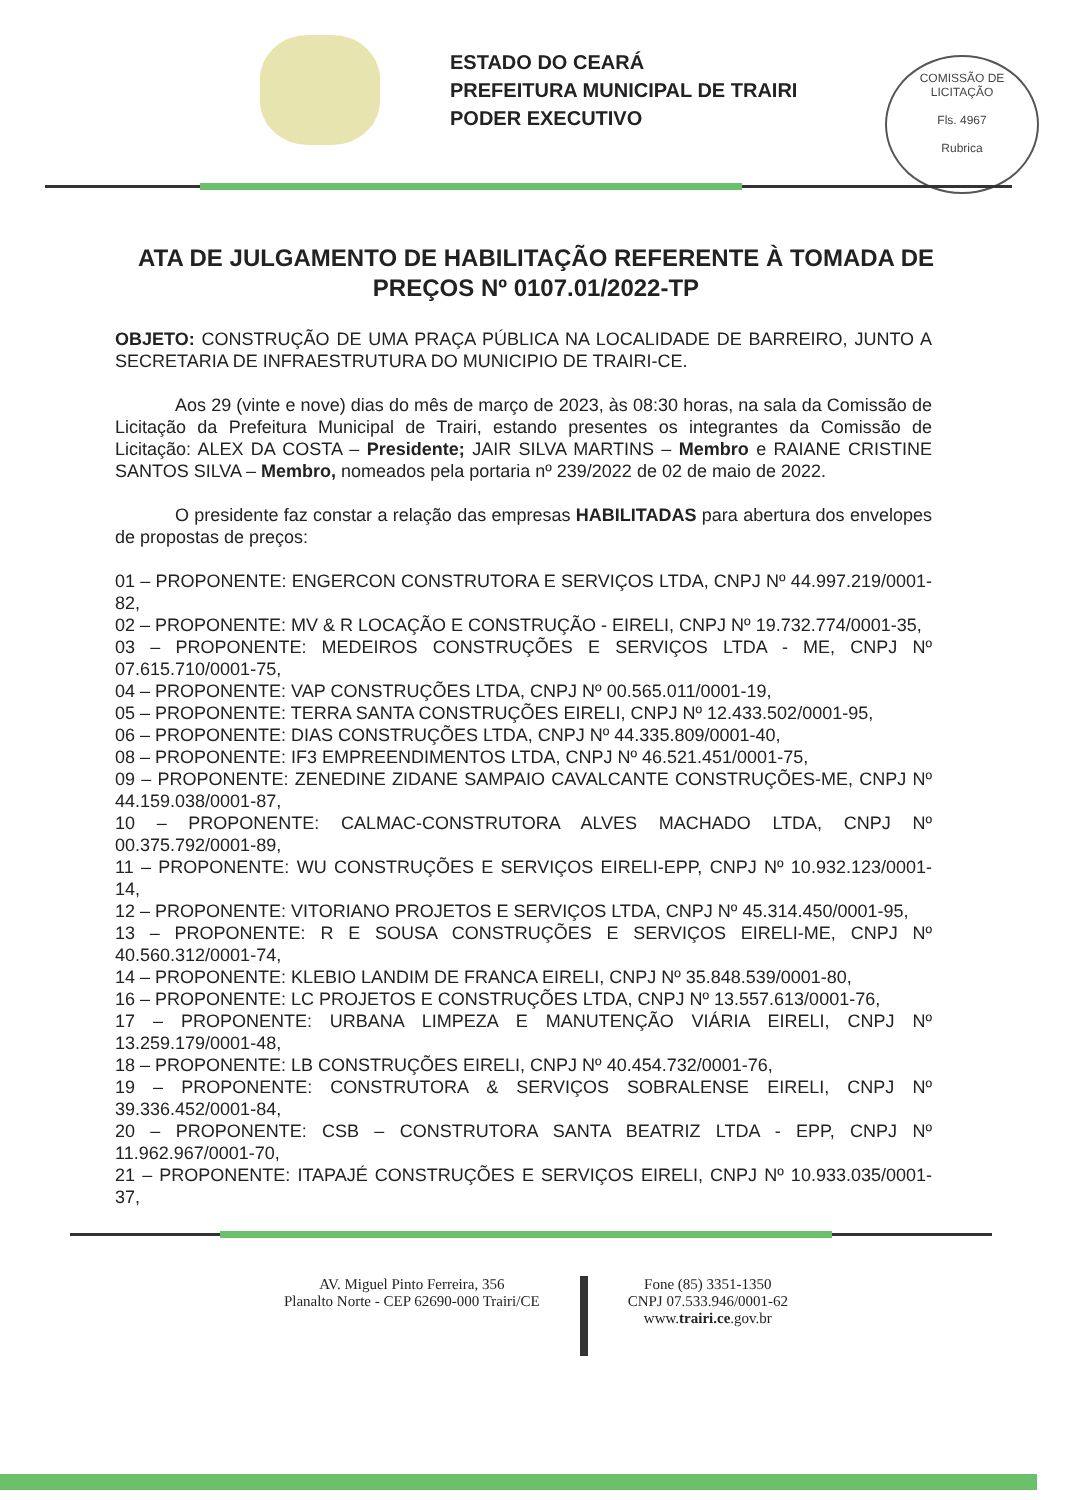ESTADO DO CEARÁ
PREFEITURA MUNICIPAL DE TRAIRI
PODER EXECUTIVO
COMISSÃO DE LICITAÇÃO
Fls. 4967
Rubrica
ATA DE JULGAMENTO DE HABILITAÇÃO REFERENTE À TOMADA DE PREÇOS Nº 0107.01/2022-TP
OBJETO: CONSTRUÇÃO DE UMA PRAÇA PÚBLICA NA LOCALIDADE DE BARREIRO, JUNTO A SECRETARIA DE INFRAESTRUTURA DO MUNICIPIO DE TRAIRI-CE.
Aos 29 (vinte e nove) dias do mês de março de 2023, às 08:30 horas, na sala da Comissão de Licitação da Prefeitura Municipal de Trairi, estando presentes os integrantes da Comissão de Licitação: ALEX DA COSTA – Presidente; JAIR SILVA MARTINS – Membro e RAIANE CRISTINE SANTOS SILVA – Membro, nomeados pela portaria nº 239/2022 de 02 de maio de 2022.
O presidente faz constar a relação das empresas HABILITADAS para abertura dos envelopes de propostas de preços:
01 – PROPONENTE: ENGERCON CONSTRUTORA E SERVIÇOS LTDA, CNPJ Nº 44.997.219/0001-82,
02 – PROPONENTE: MV & R LOCAÇÃO E CONSTRUÇÃO - EIRELI, CNPJ Nº 19.732.774/0001-35,
03 – PROPONENTE: MEDEIROS CONSTRUÇÕES E SERVIÇOS LTDA - ME, CNPJ Nº 07.615.710/0001-75,
04 – PROPONENTE: VAP CONSTRUÇÕES LTDA, CNPJ Nº 00.565.011/0001-19,
05 – PROPONENTE: TERRA SANTA CONSTRUÇÕES EIRELI, CNPJ Nº 12.433.502/0001-95,
06 – PROPONENTE: DIAS CONSTRUÇÕES LTDA, CNPJ Nº 44.335.809/0001-40,
08 – PROPONENTE: IF3 EMPREENDIMENTOS LTDA, CNPJ Nº 46.521.451/0001-75,
09 – PROPONENTE: ZENEDINE ZIDANE SAMPAIO CAVALCANTE CONSTRUÇÕES-ME, CNPJ Nº 44.159.038/0001-87,
10 – PROPONENTE: CALMAC-CONSTRUTORA ALVES MACHADO LTDA, CNPJ Nº 00.375.792/0001-89,
11 – PROPONENTE: WU CONSTRUÇÕES E SERVIÇOS EIRELI-EPP, CNPJ Nº 10.932.123/0001-14,
12 – PROPONENTE: VITORIANO PROJETOS E SERVIÇOS LTDA, CNPJ Nº 45.314.450/0001-95,
13 – PROPONENTE: R E SOUSA CONSTRUÇÕES E SERVIÇOS EIRELI-ME, CNPJ Nº 40.560.312/0001-74,
14 – PROPONENTE: KLEBIO LANDIM DE FRANCA EIRELI, CNPJ Nº 35.848.539/0001-80,
16 – PROPONENTE: LC PROJETOS E CONSTRUÇÕES LTDA, CNPJ Nº 13.557.613/0001-76,
17 – PROPONENTE: URBANA LIMPEZA E MANUTENÇÃO VIÁRIA EIRELI, CNPJ Nº 13.259.179/0001-48,
18 – PROPONENTE: LB CONSTRUÇÕES EIRELI, CNPJ Nº 40.454.732/0001-76,
19 – PROPONENTE: CONSTRUTORA & SERVIÇOS SOBRALENSE EIRELI, CNPJ Nº 39.336.452/0001-84,
20 – PROPONENTE: CSB – CONSTRUTORA SANTA BEATRIZ LTDA - EPP, CNPJ Nº 11.962.967/0001-70,
21 – PROPONENTE: ITAPAJÉ CONSTRUÇÕES E SERVIÇOS EIRELI, CNPJ Nº 10.933.035/0001-37,
AV. Miguel Pinto Ferreira, 356
Planalto Norte - CEP 62690-000 Trairi/CE
Fone (85) 3351-1350
CNPJ 07.533.946/0001-62
www.trairi.ce.gov.br